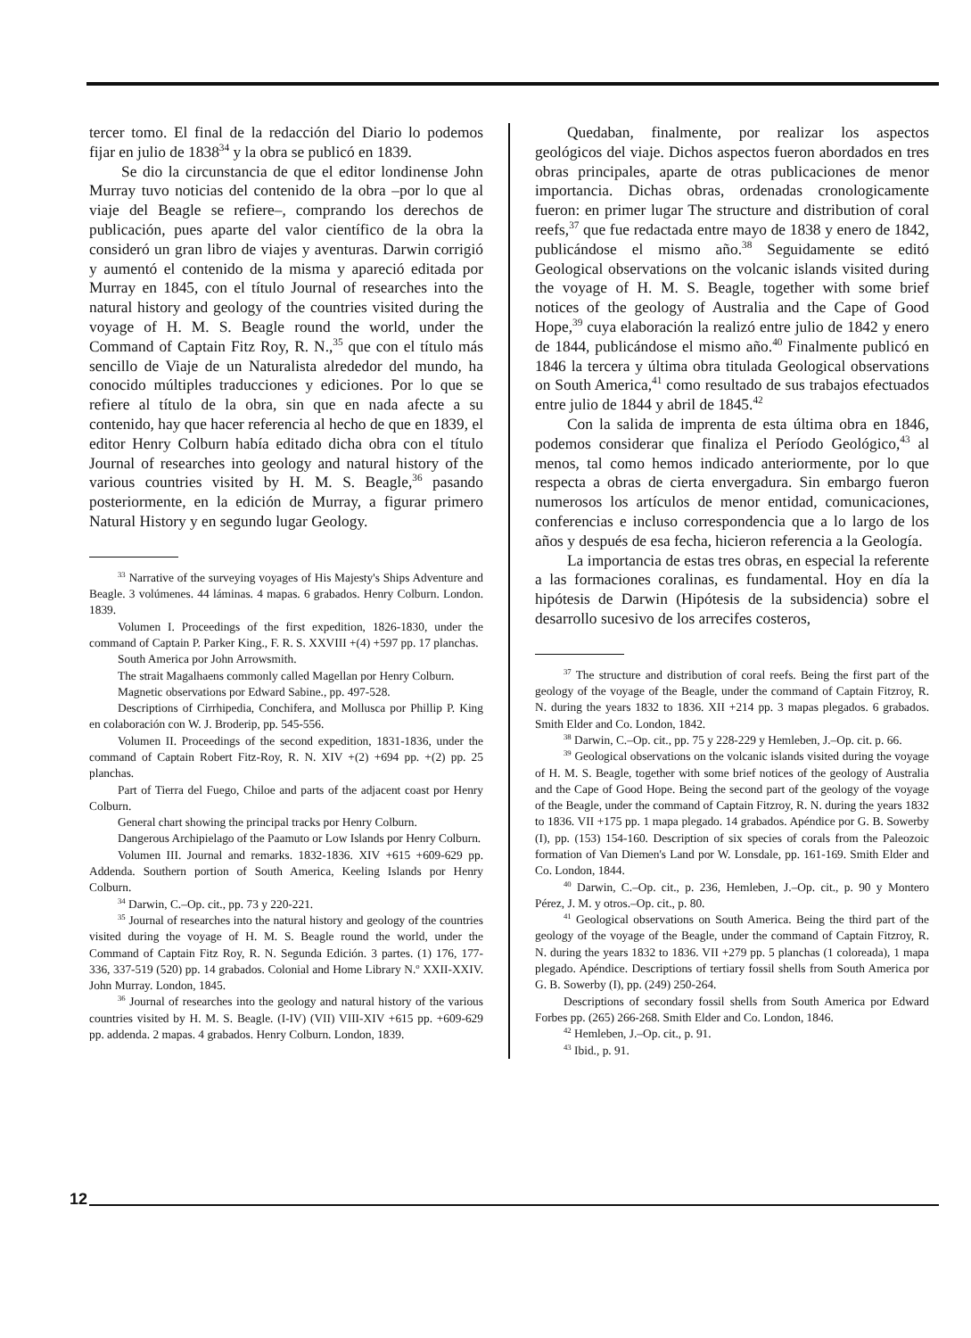tercer tomo. El final de la redacción del Diario lo podemos fijar en julio de 1838<sup>34</sup> y la obra se publicó en 1839.
Se dio la circunstancia de que el editor londinense John Murray tuvo noticias del contenido de la obra –por lo que al viaje del Beagle se refiere–, comprando los derechos de publicación, pues aparte del valor científico de la obra la consideró un gran libro de viajes y aventuras. Darwin corrigió y aumentó el contenido de la misma y apareció editada por Murray en 1845, con el título Journal of researches into the natural history and geology of the countries visited during the voyage of H. M. S. Beagle round the world, under the Command of Captain Fitz Roy, R. N.,<sup>35</sup> que con el título más sencillo de Viaje de un Naturalista alrededor del mundo, ha conocido múltiples traducciones y ediciones. Por lo que se refiere al título de la obra, sin que en nada afecte a su contenido, hay que hacer referencia al hecho de que en 1839, el editor Henry Colburn había editado dicha obra con el título Journal of researches into geology and natural history of the various countries visited by H. M. S. Beagle,<sup>36</sup> pasando posteriormente, en la edición de Murray, a figurar primero Natural History y en segundo lugar Geology.
<sup>33</sup> Narrative of the surveying voyages of His Majesty's Ships Adventure and Beagle. 3 volúmenes. 44 láminas. 4 mapas. 6 grabados. Henry Colburn. London. 1839.
Volumen I. Proceedings of the first expedition, 1826-1830, under the command of Captain P. Parker King., F. R. S. XXVIII +(4) +597 pp. 17 planchas.
South America por John Arrowsmith.
The strait Magalhaens commonly called Magellan por Henry Colburn.
Magnetic observations por Edward Sabine., pp. 497-528.
Descriptions of Cirrhipedia, Conchifera, and Mollusca por Phillip P. King en colaboración con W. J. Broderip, pp. 545-556.
Volumen II. Proceedings of the second expedition, 1831-1836, under the command of Captain Robert Fitz-Roy, R. N. XIV +(2) +694 pp. +(2) pp. 25 planchas.
Part of Tierra del Fuego, Chiloe and parts of the adjacent coast por Henry Colburn.
General chart showing the principal tracks por Henry Colburn.
Dangerous Archipielago of the Paamuto or Low Islands por Henry Colburn.
Volumen III. Journal and remarks. 1832-1836. XIV +615 +609-629 pp. Addenda. Southern portion of South America, Keeling Islands por Henry Colburn.
<sup>34</sup> Darwin, C.–Op. cit., pp. 73 y 220-221.
<sup>35</sup> Journal of researches into the natural history and geology of the countries visited during the voyage of H. M. S. Beagle round the world, under the Command of Captain Fitz Roy, R. N. Segunda Edición. 3 partes. (1) 176, 177-336, 337-519 (520) pp. 14 grabados. Colonial and Home Library N.<sup>o</sup> XXII-XXIV. John Murray. London, 1845.
<sup>36</sup> Journal of researches into the geology and natural history of the various countries visited by H. M. S. Beagle. (I-IV) (VII) VIII-XIV +615 pp. +609-629 pp. addenda. 2 mapas. 4 grabados. Henry Colburn. London, 1839.
Quedaban, finalmente, por realizar los aspectos geológicos del viaje. Dichos aspectos fueron abordados en tres obras principales, aparte de otras publicaciones de menor importancia. Dichas obras, ordenadas cronologicamente fueron: en primer lugar The structure and distribution of coral reefs,<sup>37</sup> que fue redactada entre mayo de 1838 y enero de 1842, publicándose el mismo año.<sup>38</sup> Seguidamente se editó Geological observations on the volcanic islands visited during the voyage of H. M. S. Beagle, together with some brief notices of the geology of Australia and the Cape of Good Hope,<sup>39</sup> cuya elaboración la realizó entre julio de 1842 y enero de 1844, publicándose el mismo año.<sup>40</sup> Finalmente publicó en 1846 la tercera y última obra titulada Geological observations on South America,<sup>41</sup> como resultado de sus trabajos efectuados entre julio de 1844 y abril de 1845.<sup>42</sup>
Con la salida de imprenta de esta última obra en 1846, podemos considerar que finaliza el Período Geológico,<sup>43</sup> al menos, tal como hemos indicado anteriormente, por lo que respecta a obras de cierta envergadura. Sin embargo fueron numerosos los artículos de menor entidad, comunicaciones, conferencias e incluso correspondencia que a lo largo de los años y después de esa fecha, hicieron referencia a la Geología.
La importancia de estas tres obras, en especial la referente a las formaciones coralinas, es fundamental. Hoy en día la hipótesis de Darwin (Hipótesis de la subsidencia) sobre el desarrollo sucesivo de los arrecifes costeros,
<sup>37</sup> The structure and distribution of coral reefs. Being the first part of the geology of the voyage of the Beagle, under the command of Captain Fitzroy, R. N. during the years 1832 to 1836. XII +214 pp. 3 mapas plegados. 6 grabados. Smith Elder and Co. London, 1842.
<sup>38</sup> Darwin, C.–Op. cit., pp. 75 y 228-229 y Hemleben, J.–Op. cit. p. 66.
<sup>39</sup> Geological observations on the volcanic islands visited during the voyage of H. M. S. Beagle, together with some brief notices of the geology of Australia and the Cape of Good Hope. Being the second part of the geology of the voyage of the Beagle, under the command of Captain Fitzroy, R. N. during the years 1832 to 1836. VII +175 pp. 1 mapa plegado. 14 grabados. Apéndice por G. B. Sowerby (I), pp. (153) 154-160. Description of six species of corals from the Paleozoic formation of Van Diemen's Land por W. Lonsdale, pp. 161-169. Smith Elder and Co. London, 1844.
<sup>40</sup> Darwin, C.–Op. cit., p. 236, Hemleben, J.–Op. cit., p. 90 y Montero Pérez, J. M. y otros.–Op. cit., p. 80.
<sup>41</sup> Geological observations on South America. Being the third part of the geology of the voyage of the Beagle, under the command of Captain Fitzroy, R. N. during the years 1832 to 1836. VII +279 pp. 5 planchas (1 coloreada), 1 mapa plegado. Apéndice. Descriptions of tertiary fossil shells from South America por G. B. Sowerby (I), pp. (249) 250-264.
Descriptions of secondary fossil shells from South America por Edward Forbes pp. (265) 266-268. Smith Elder and Co. London, 1846.
<sup>42</sup> Hemleben, J.–Op. cit., p. 91.
<sup>43</sup> Ibid., p. 91.
12